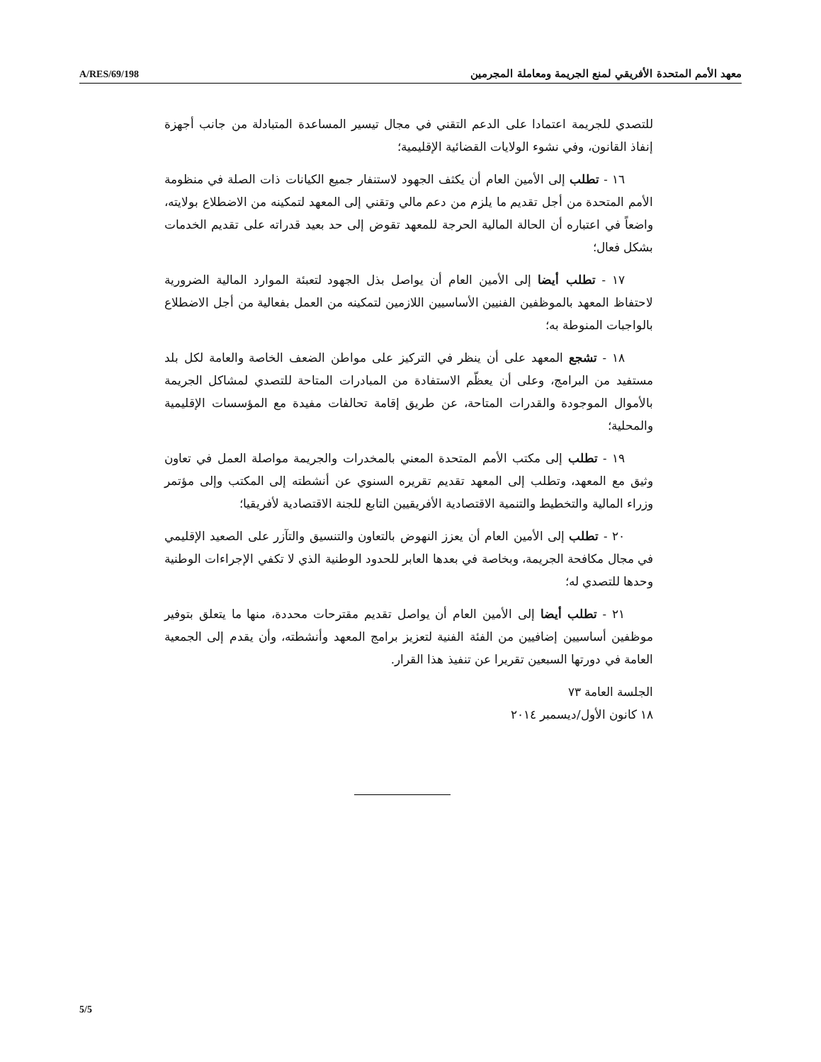A/RES/69/198 معهد الأمم المتحدة الأفريقي لمنع الجريمة ومعاملة المجرمين
للتصدي للجريمة اعتمادا على الدعم التقني في مجال تيسير المساعدة المتبادلة من جانب أجهزة إنفاذ القانون، وفي نشوء الولايات القضائية الإقليمية؛
١٦ - تطلب إلى الأمين العام أن يكثف الجهود لاستنفار جميع الكيانات ذات الصلة في منظومة الأمم المتحدة من أجل تقديم ما يلزم من دعم مالي وتقني إلى المعهد لتمكينه من الاضطلاع بولايته، واضعاً في اعتباره أن الحالة المالية الحرجة للمعهد تقوض إلى حد بعيد قدراته على تقديم الخدمات بشكل فعال؛
١٧ - تطلب أيضا إلى الأمين العام أن يواصل بذل الجهود لتعبئة الموارد المالية الضرورية لاحتفاظ المعهد بالموظفين الفنيين الأساسيين اللازمين لتمكينه من العمل بفعالية من أجل الاضطلاع بالواجبات المنوطة به؛
١٨ - تشجع المعهد على أن ينظر في التركيز على مواطن الضعف الخاصة والعامة لكل بلد مستفيد من البرامج، وعلى أن يعظّم الاستفادة من المبادرات المتاحة للتصدي لمشاكل الجريمة بالأموال الموجودة والقدرات المتاحة، عن طريق إقامة تحالفات مفيدة مع المؤسسات الإقليمية والمحلية؛
١٩ - تطلب إلى مكتب الأمم المتحدة المعني بالمخدرات والجريمة مواصلة العمل في تعاون وثيق مع المعهد، وتطلب إلى المعهد تقديم تقريره السنوي عن أنشطته إلى المكتب وإلى مؤتمر وزراء المالية والتخطيط والتنمية الاقتصادية الأفريقيين التابع للجنة الاقتصادية لأفريقيا؛
٢٠ - تطلب إلى الأمين العام أن يعزز النهوض بالتعاون والتنسيق والتآزر على الصعيد الإقليمي في مجال مكافحة الجريمة، وبخاصة في بعدها العابر للحدود الوطنية الذي لا تكفي الإجراءات الوطنية وحدها للتصدي له؛
٢١ - تطلب أيضا إلى الأمين العام أن يواصل تقديم مقترحات محددة، منها ما يتعلق بتوفير موظفين أساسيين إضافيين من الفئة الفنية لتعزيز برامج المعهد وأنشطته، وأن يقدم إلى الجمعية العامة في دورتها السبعين تقريرا عن تنفيذ هذا القرار.
الجلسة العامة ٧٣
١٨ كانون الأول/ديسمبر ٢٠١٤
5/5